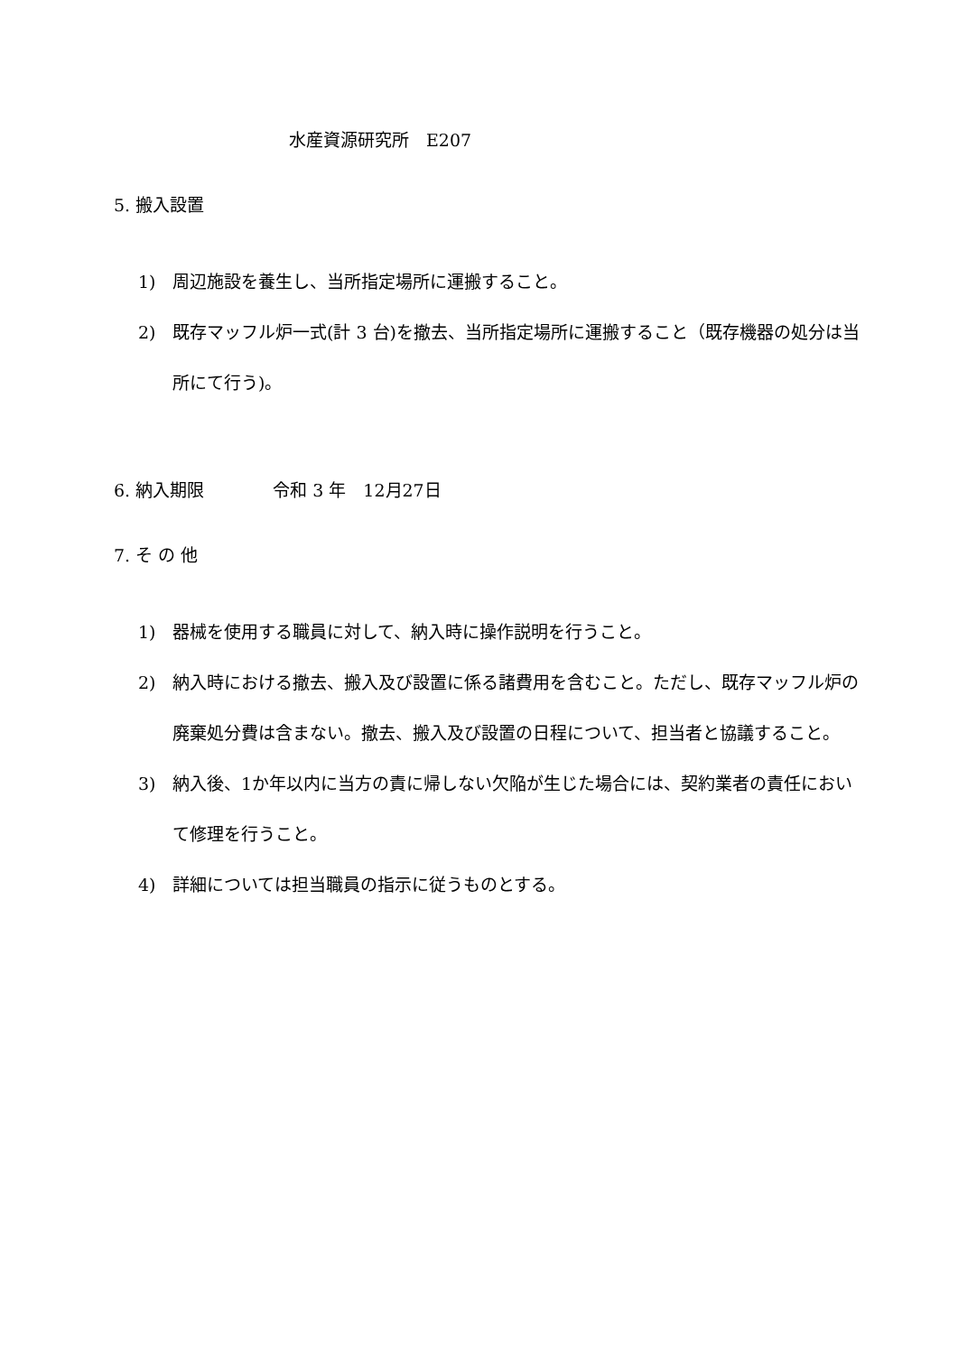水産資源研究所　E207
5. 搬入設置
1) 周辺施設を養生し、当所指定場所に運搬すること。
2) 既存マッフル炉一式(計 3 台)を撤去、当所指定場所に運搬すること（既存機器の処分は当所にて行う)。
6. 納入期限　　　　令和 3 年　12月27日
7. そ の 他
1) 器械を使用する職員に対して、納入時に操作説明を行うこと。
2) 納入時における撤去、搬入及び設置に係る諸費用を含むこと。ただし、既存マッフル炉の廃棄処分費は含まない。撤去、搬入及び設置の日程について、担当者と協議すること。
3) 納入後、1か年以内に当方の責に帰しない欠陥が生じた場合には、契約業者の責任において修理を行うこと。
4) 詳細については担当職員の指示に従うものとする。